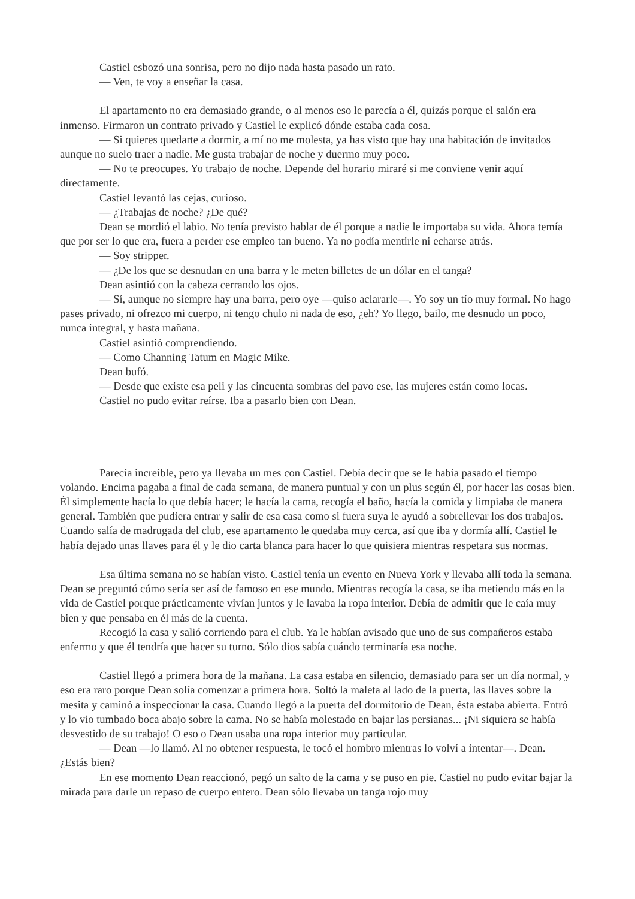Castiel esbozó una sonrisa, pero no dijo nada hasta pasado un rato.
— Ven, te voy a enseñar la casa.
El apartamento no era demasiado grande, o al menos eso le parecía a él, quizás porque el salón era inmenso. Firmaron un contrato privado y Castiel le explicó dónde estaba cada cosa.
— Si quieres quedarte a dormir, a mí no me molesta, ya has visto que hay una habitación de invitados aunque no suelo traer a nadie. Me gusta trabajar de noche y duermo muy poco.
— No te preocupes. Yo trabajo de noche. Depende del horario miraré si me conviene venir aquí directamente.
Castiel levantó las cejas, curioso.
— ¿Trabajas de noche? ¿De qué?
Dean se mordió el labio. No tenía previsto hablar de él porque a nadie le importaba su vida. Ahora temía que por ser lo que era, fuera a perder ese empleo tan bueno. Ya no podía mentirle ni echarse atrás.
— Soy stripper.
— ¿De los que se desnudan en una barra y le meten billetes de un dólar en el tanga?
Dean asintió con la cabeza cerrando los ojos.
— Sí, aunque no siempre hay una barra, pero oye —quiso aclararle—. Yo soy un tío muy formal. No hago pases privado, ni ofrezco mi cuerpo, ni tengo chulo ni nada de eso, ¿eh? Yo llego, bailo, me desnudo un poco, nunca integral, y hasta mañana.
Castiel asintió comprendiendo.
— Como Channing Tatum en Magic Mike.
Dean bufó.
— Desde que existe esa peli y las cincuenta sombras del pavo ese, las mujeres están como locas.
Castiel no pudo evitar reírse. Iba a pasarlo bien con Dean.
Parecía increíble, pero ya llevaba un mes con Castiel. Debía decir que se le había pasado el tiempo volando. Encima pagaba a final de cada semana, de manera puntual y con un plus según él, por hacer las cosas bien. Él simplemente hacía lo que debía hacer; le hacía la cama, recogía el baño, hacía la comida y limpiaba de manera general. También que pudiera entrar y salir de esa casa como si fuera suya le ayudó a sobrellevar los dos trabajos. Cuando salía de madrugada del club, ese apartamento le quedaba muy cerca, así que iba y dormía allí. Castiel le había dejado unas llaves para él y le dio carta blanca para hacer lo que quisiera mientras respetara sus normas.
Esa última semana no se habían visto. Castiel tenía un evento en Nueva York y llevaba allí toda la semana. Dean se preguntó cómo sería ser así de famoso en ese mundo. Mientras recogía la casa, se iba metiendo más en la vida de Castiel porque prácticamente vivían juntos y le lavaba la ropa interior. Debía de admitir que le caía muy bien y que pensaba en él más de la cuenta.
Recogió la casa y salió corriendo para el club. Ya le habían avisado que uno de sus compañeros estaba enfermo y que él tendría que hacer su turno. Sólo dios sabía cuándo terminaría esa noche.
Castiel llegó a primera hora de la mañana. La casa estaba en silencio, demasiado para ser un día normal, y eso era raro porque Dean solía comenzar a primera hora. Soltó la maleta al lado de la puerta, las llaves sobre la mesita y caminó a inspeccionar la casa. Cuando llegó a la puerta del dormitorio de Dean, ésta estaba abierta. Entró y lo vio tumbado boca abajo sobre la cama. No se había molestado en bajar las persianas... ¡Ni siquiera se había desvestido de su trabajo! O eso o Dean usaba una ropa interior muy particular.
— Dean —lo llamó. Al no obtener respuesta, le tocó el hombro mientras lo volví a intentar—. Dean. ¿Estás bien?
En ese momento Dean reaccionó, pegó un salto de la cama y se puso en pie. Castiel no pudo evitar bajar la mirada para darle un repaso de cuerpo entero. Dean sólo llevaba un tanga rojo muy